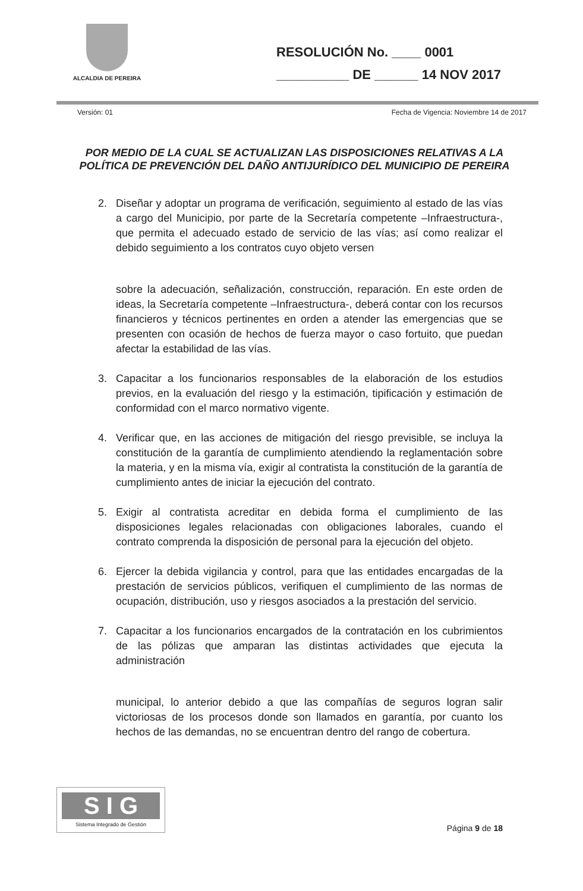ALCALDIA DE PEREIRA
RESOLUCIÓN No. ____ 0001
__________ DE ______ 14 NOV 2017
Versión: 01 Fecha de Vigencia: Noviembre 14 de 2017
POR MEDIO DE LA CUAL SE ACTUALIZAN LAS DISPOSICIONES RELATIVAS A LA POLÍTICA DE PREVENCIÓN DEL DAÑO ANTIJURÍDICO DEL MUNICIPIO DE PEREIRA
2. Diseñar y adoptar un programa de verificación, seguimiento al estado de las vías a cargo del Municipio, por parte de la Secretaría competente –Infraestructura-, que permita el adecuado estado de servicio de las vías; así como realizar el debido seguimiento a los contratos cuyo objeto versen
sobre la adecuación, señalización, construcción, reparación. En este orden de ideas, la Secretaría competente –Infraestructura-, deberá contar con los recursos financieros y técnicos pertinentes en orden a atender las emergencias que se presenten con ocasión de hechos de fuerza mayor o caso fortuito, que puedan afectar la estabilidad de las vías.
3. Capacitar a los funcionarios responsables de la elaboración de los estudios previos, en la evaluación del riesgo y la estimación, tipificación y estimación de conformidad con el marco normativo vigente.
4. Verificar que, en las acciones de mitigación del riesgo previsible, se incluya la constitución de la garantía de cumplimiento atendiendo la reglamentación sobre la materia, y en la misma vía, exigir al contratista la constitución de la garantía de cumplimiento antes de iniciar la ejecución del contrato.
5. Exigir al contratista acreditar en debida forma el cumplimiento de las disposiciones legales relacionadas con obligaciones laborales, cuando el contrato comprenda la disposición de personal para la ejecución del objeto.
6. Ejercer la debida vigilancia y control, para que las entidades encargadas de la prestación de servicios públicos, verifiquen el cumplimiento de las normas de ocupación, distribución, uso y riesgos asociados a la prestación del servicio.
7. Capacitar a los funcionarios encargados de la contratación en los cubrimientos de las pólizas que amparan las distintas actividades que ejecuta la administración
municipal, lo anterior debido a que las compañías de seguros logran salir victoriosas de los procesos donde son llamados en garantía, por cuanto los hechos de las demandas, no se encuentran dentro del rango de cobertura.
S I G
Sistema Integrado de Gestión
Página 9 de 18